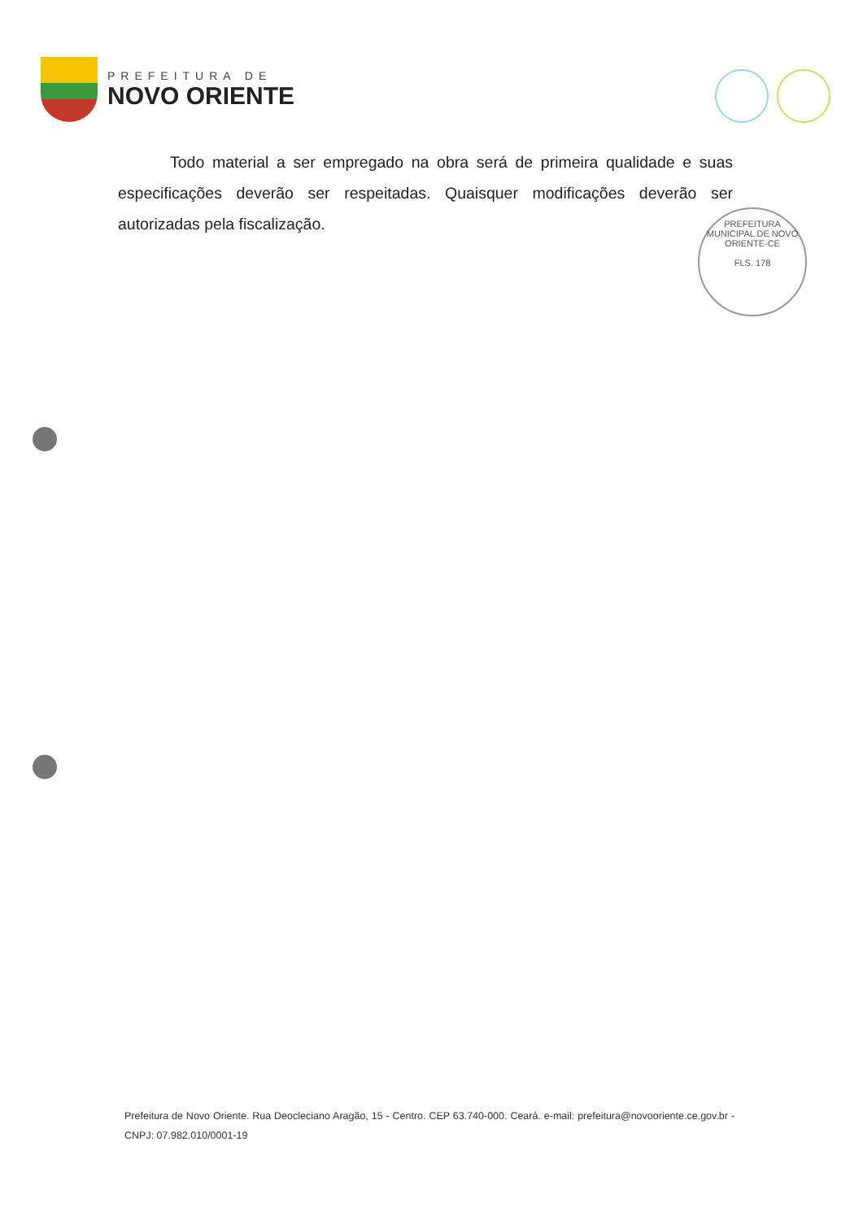PREFEITURA DE
NOVO ORIENTE
Todo material a ser empregado na obra será de primeira qualidade e suas especificações deverão ser respeitadas. Quaisquer modificações deverão ser autorizadas pela fiscalização.
PREFEITURA MUNICIPAL DE NOVO ORIENTE-CE
FLS. 178
Prefeitura de Novo Oriente. Rua Deocleciano Aragão, 15 - Centro. CEP 63.740-000. Ceará. e-mail: prefeitura@novooriente.ce.gov.br - CNPJ: 07.982.010/0001-19